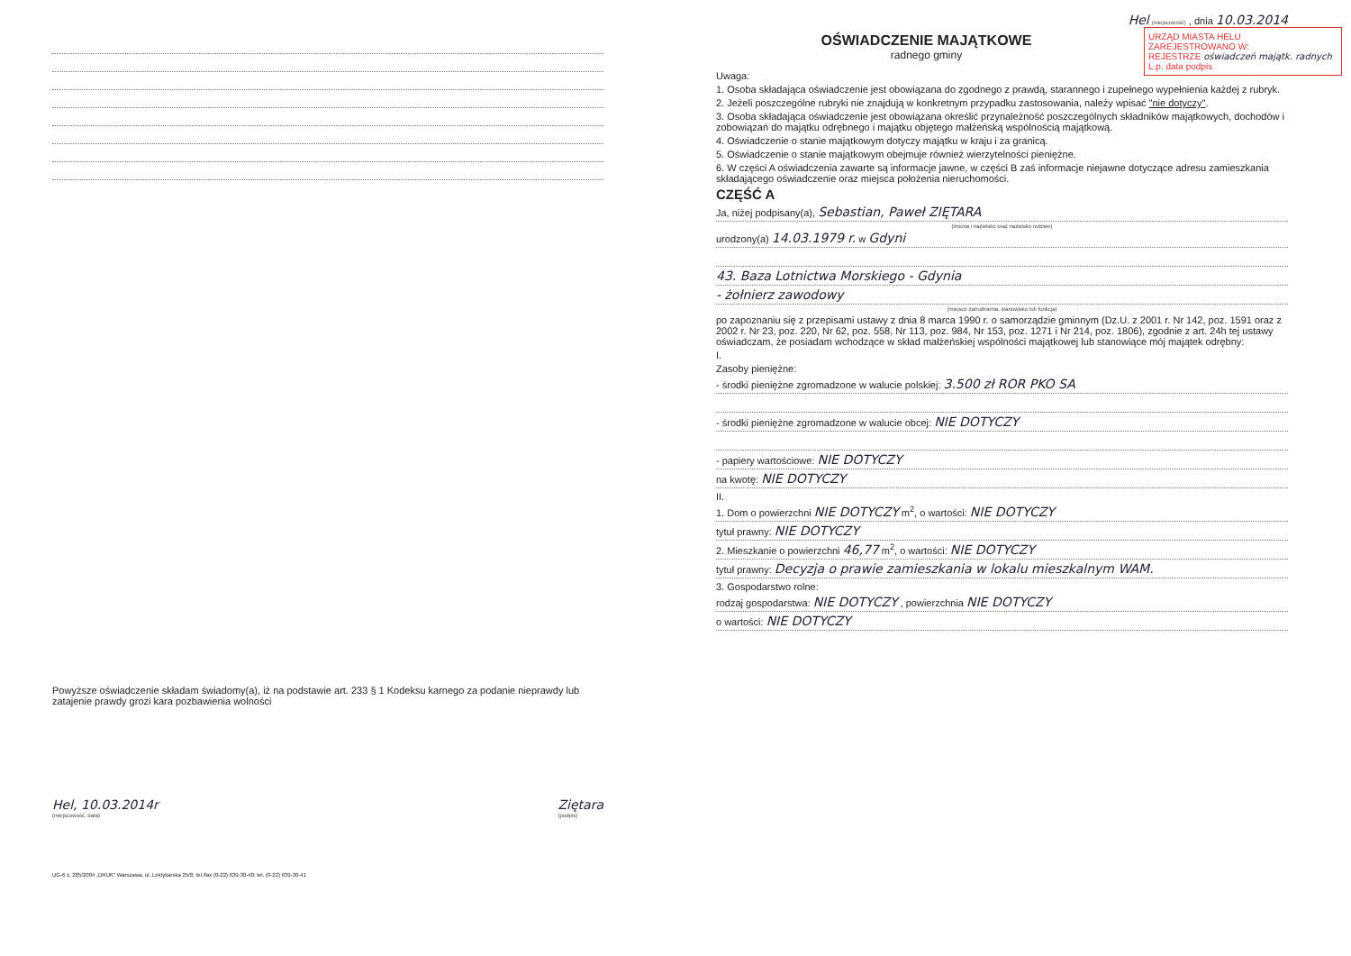Powyższe oświadczenie składam świadomy(a), iż na podstawie art. 233 § 1 Kodeksu karnego za podanie nieprawdy lub zatajenie prawdy grozi kara pozbawienia wolności
Hel, 10.03.2014r
(miejscowość, data)
Ziętara
(podpis)
UG-6 z. 285/2004 „DRUK" Warszawa, ul. Lektykarska 25/8, tel./fax (0-22) 639-30-40; tel. (0-22) 639-30-41
Hel (miejscowość) , dnia 10.03.2014
URZĄD MIASTA HELU
ZAREJESTROWANO W:
REJESTRZE oświadczeń majątk. radnych
L.p. data podpis
OŚWIADCZENIE MAJĄTKOWE
radnego gminy
Uwaga:
1. Osoba składająca oświadczenie jest obowiązana do zgodnego z prawdą, starannego i zupełnego wypełnienia każdej z rubryk.
2. Jeżeli poszczególne rubryki nie znajdują w konkretnym przypadku zastosowania, należy wpisać "nie dotyczy".
3. Osoba składająca oświadczenie jest obowiązana określić przynależność poszczególnych składników majątkowych, dochodów i zobowiązań do majątku odrębnego i majątku objętego małżeńską wspólnością majątkową.
4. Oświadczenie o stanie majątkowym dotyczy majątku w kraju i za granicą.
5. Oświadczenie o stanie majątkowym obejmuje również wierzytelności pieniężne.
6. W części A oświadczenia zawarte są informacje jawne, w części B zaś informacje niejawne dotyczące adresu zamieszkania składającego oświadczenie oraz miejsca położenia nieruchomości.
CZĘŚĆ A
Ja, niżej podpisany(a), Sebastian, Paweł ZIĘTARA
(imiona i nazwisko oraz nazwisko rodowe)
urodzony(a) 14.03.1979 r. w Gdyni
43. Baza Lotnictwa Morskiego - Gdynia
- żołnierz zawodowy
(miejsce zatrudnienia, stanowisko lub funkcja)
po zapoznaniu się z przepisami ustawy z dnia 8 marca 1990 r. o samorządzie gminnym (Dz.U. z 2001 r. Nr 142, poz. 1591 oraz z 2002 r. Nr 23, poz. 220, Nr 62, poz. 558, Nr 113, poz. 984, Nr 153, poz. 1271 i Nr 214, poz. 1806), zgodnie z art. 24h tej ustawy oświadczam, że posiadam wchodzące w skład małżeńskiej wspólności majątkowej lub stanowiące mój majątek odrębny:
I.
Zasoby pieniężne:
- środki pieniężne zgromadzone w walucie polskiej: 3.500 zł ROR PKO SA
- środki pieniężne zgromadzone w walucie obcej: NIE DOTYCZY
- papiery wartościowe: NIE DOTYCZY
na kwotę: NIE DOTYCZY
II.
1. Dom o powierzchni NIE DOTYCZY m<sup>2</sup>, o wartości: NIE DOTYCZY
tytuł prawny: NIE DOTYCZY
2. Mieszkanie o powierzchni 46,77 m<sup>2</sup>, o wartości: NIE DOTYCZY
tytuł prawny: Decyzja o prawie zamieszkania w lokalu mieszkalnym WAM.
3. Gospodarstwo rolne:
rodzaj gospodarstwa: NIE DOTYCZY , powierzchnia NIE DOTYCZY
o wartości: NIE DOTYCZY